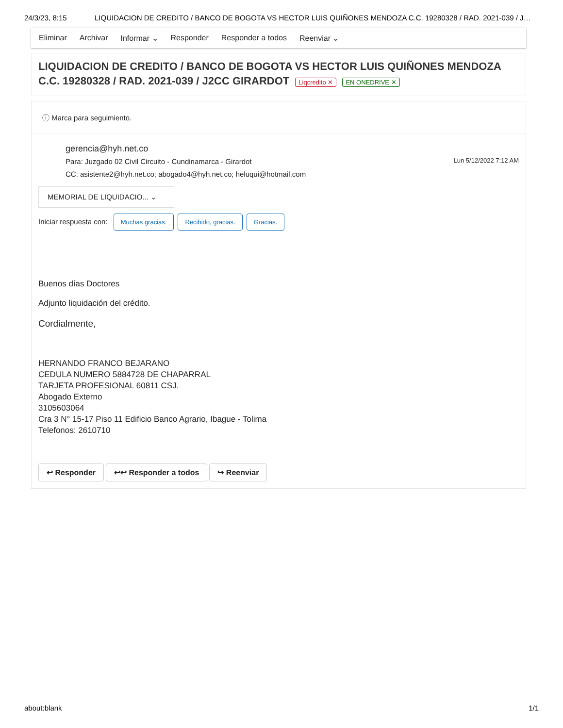24/3/23, 8:15 LIQUIDACION DE CREDITO / BANCO DE BOGOTA VS HECTOR LUIS QUIÑONES MENDOZA C.C. 19280328 / RAD. 2021-039 / J…
Eliminar Archivar Informar ⌄ Responder Responder a todos Reenviar ⌄
LIQUIDACION DE CREDITO / BANCO DE BOGOTA VS HECTOR LUIS QUIÑONES MENDOZA C.C. 19280328 / RAD. 2021-039 / J2CC GIRARDOT Liqcredito ✕ EN ONEDRIVE ✕
ⓘ Marca para seguimiento.
gerencia@hyh.net.co
Para: Juzgado 02 Civil Circuito - Cundinamarca - Girardot
CC: asistente2@hyh.net.co; abogado4@hyh.net.co; heluqui@hotmail.com
Lun 5/12/2022 7:12 AM
MEMORIAL DE LIQUIDACIO... ⌄
Iniciar respuesta con: Muchas gracias. Recibido, gracias. Gracias.
Buenos días Doctores
Adjunto liquidación del crédito.
Cordialmente,
HERNANDO FRANCO BEJARANO
CEDULA NUMERO 5884728 DE CHAPARRAL
TARJETA PROFESIONAL 60811 CSJ.
Abogado Externo
3105603064
Cra 3 N° 15-17 Piso 11 Edificio Banco Agrario, Ibague - Tolima
Telefonos: 2610710
↩ Responder ↩↩ Responder a todos ↪ Reenviar
about:blank 1/1